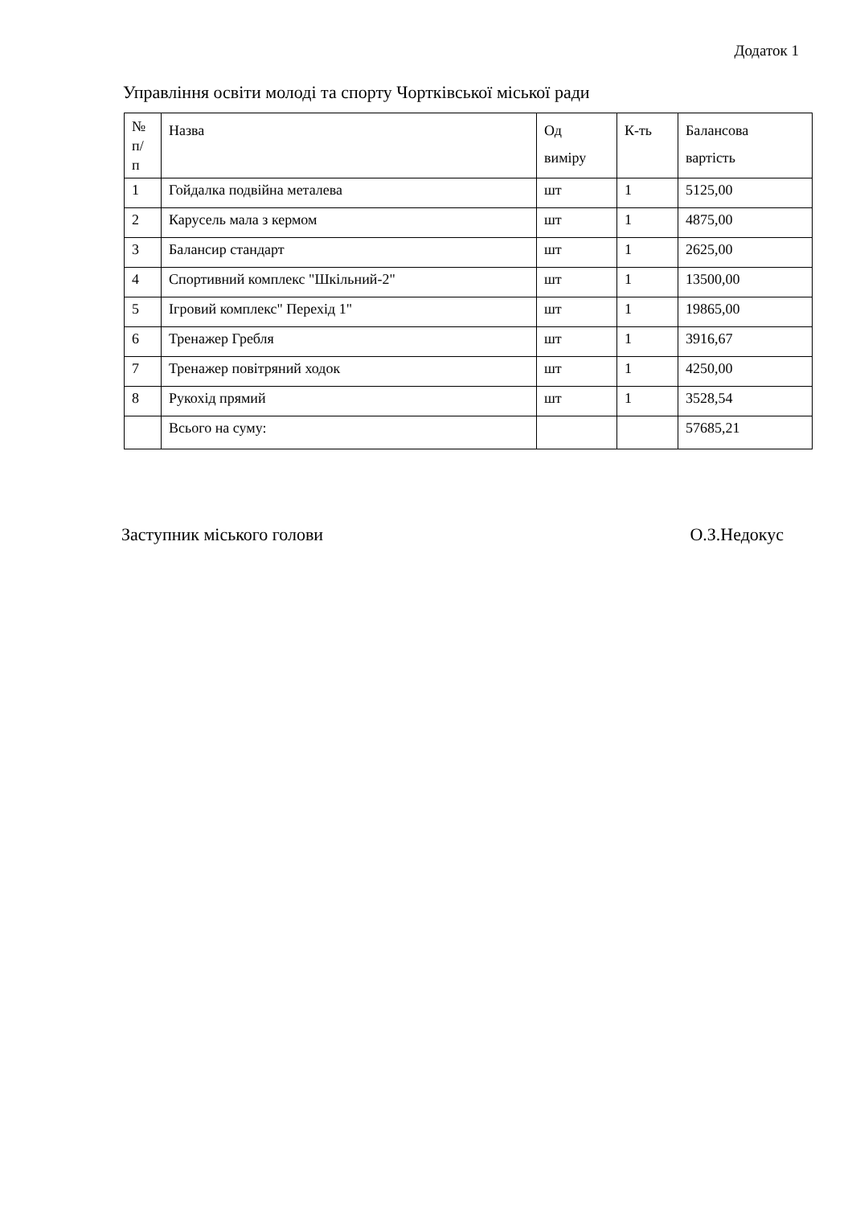Додаток 1
Управління освіти молоді та спорту Чортківської міської ради
| № п/ п | Назва | Од виміру | К-ть | Балансова вартість |
| --- | --- | --- | --- | --- |
| 1 | Гойдалка подвійна металева | шт | 1 | 5125,00 |
| 2 | Карусель мала з кермом | шт | 1 | 4875,00 |
| 3 | Балансир стандарт | шт | 1 | 2625,00 |
| 4 | Спортивний комплекс "Шкільний-2" | шт | 1 | 13500,00 |
| 5 | Ігровий комплекс" Перехід 1" | шт | 1 | 19865,00 |
| 6 | Тренажер Гребля | шт | 1 | 3916,67 |
| 7 | Тренажер повітряний ходок | шт | 1 | 4250,00 |
| 8 | Рукохід прямий | шт | 1 | 3528,54 |
| | Всього на суму: | | | 57685,21 |
Заступник міського голови О.З.Недокус